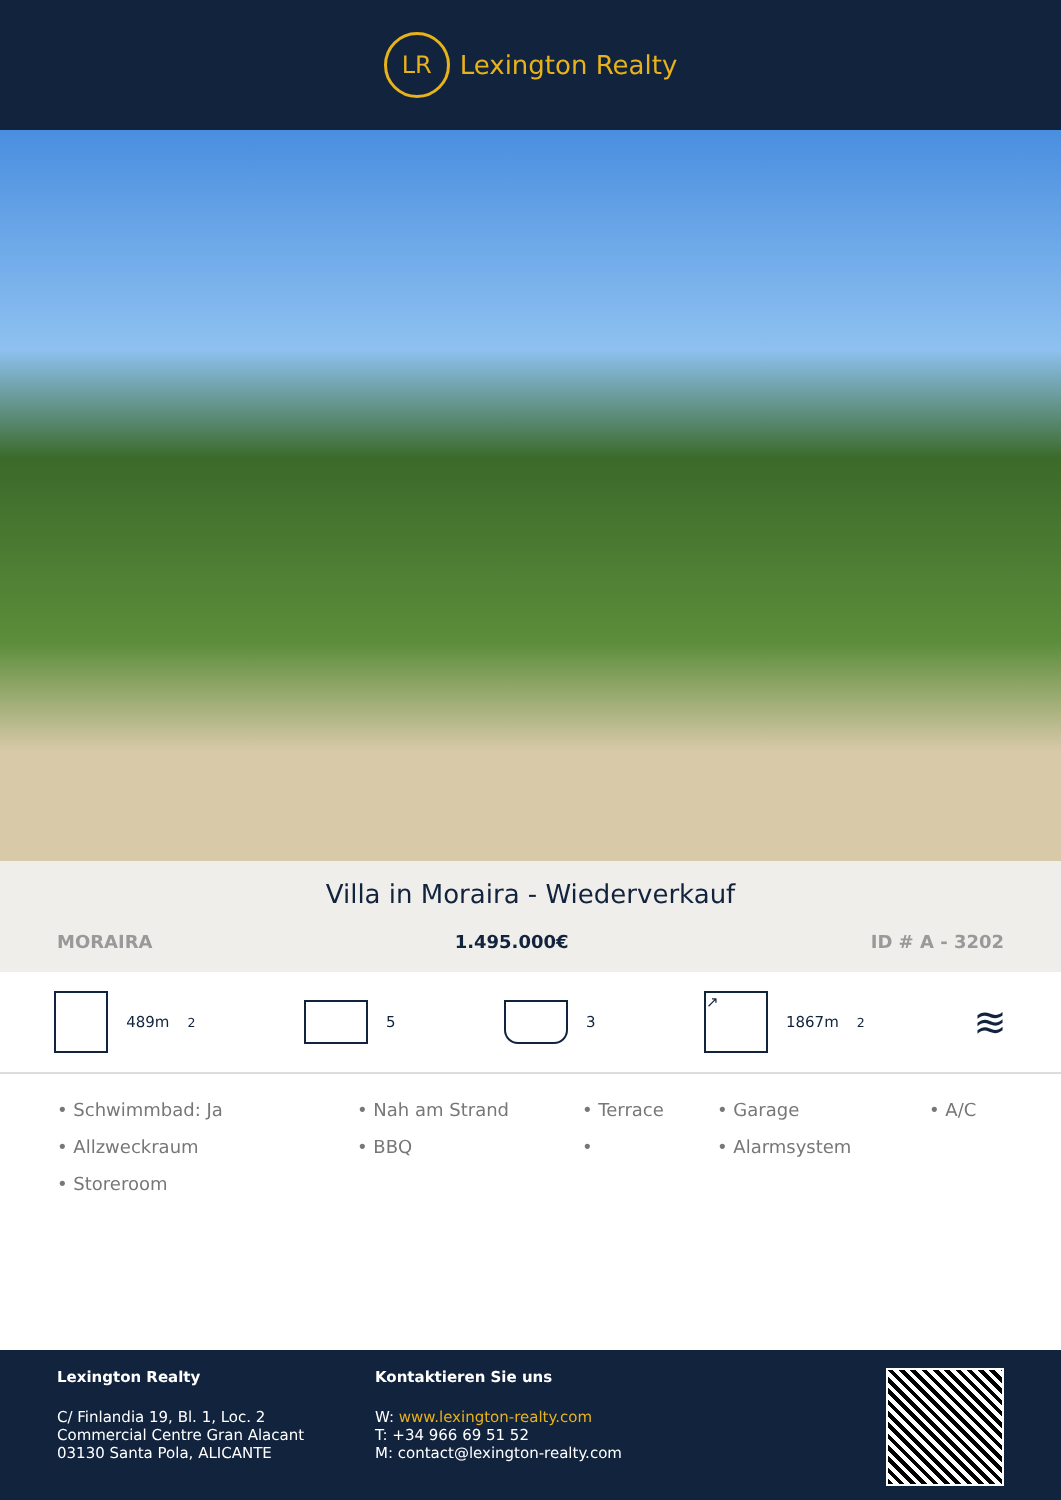LR
Lexington Realty
Villa in Moraira - Wiederverkauf
MORAIRA 1.495.000€ ID # A - 3202
489m<sup>2</sup> 5 3
↗
1867m<sup>2</sup>
≋
• Schwimmbad: Ja
• Nah am Strand
• Terrace
• Garage
• A/C
• Allzweckraum
• BBQ
•
• Alarmsystem
• Storeroom
Lexington Realty
C/ Finlandia 19, Bl. 1, Loc. 2
Commercial Centre Gran Alacant
03130 Santa Pola, ALICANTE
Kontaktieren Sie uns
W: www.lexington-realty.com
T: +34 966 69 51 52
M: contact@lexington-realty.com